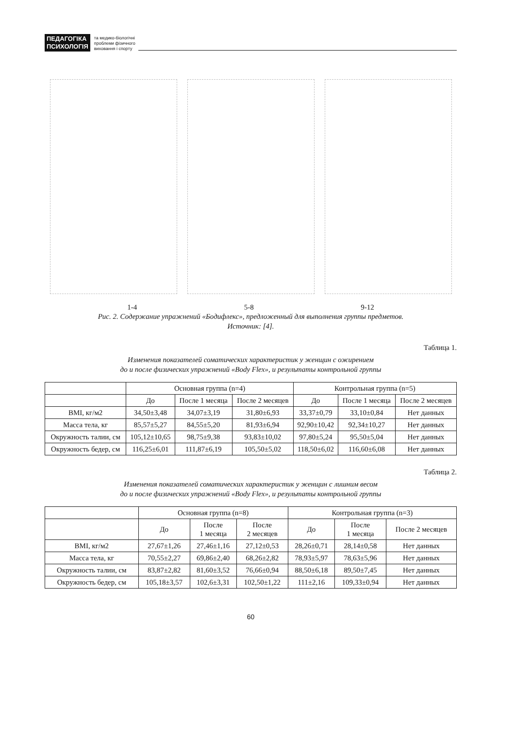ПЕДАГОГІКА
ПСИХОЛОГІЯ
та медико-біологічні
проблеми фізичного
виховання і спорту
1-4 5-8 9-12
Рис. 2. Содержание упражнений «Бодифлекс», предложенный для выполнения группы предметов.
Источник: [4].
Таблица 1.
Изменения показателей соматических характеристик у женщин с ожирением
до и после физических упражнений «Body Flex», и результаты контрольной группы
| | Основная группа (n=4) | | | Контрольная группа (n=5) | | |
| --- | --- | --- | --- | --- | --- | --- |
| | До | После 1 месяца | После 2 месяцев | До | После 1 месяца | После 2 месяцев |
| BMI, кг/м2 | 34,50±3,48 | 34,07±3,19 | 31,80±6,93 | 33,37±0,79 | 33,10±0,84 | Нет данных |
| Масса тела, кг | 85,57±5,27 | 84,55±5,20 | 81,93±6,94 | 92,90±10,42 | 92,34±10,27 | Нет данных |
| Окружность талии, см | 105,12±10,65 | 98,75±9,38 | 93,83±10,02 | 97,80±5,24 | 95,50±5,04 | Нет данных |
| Окружность бедер, см | 116,25±6,01 | 111,87±6,19 | 105,50±5,02 | 118,50±6,02 | 116,60±6,08 | Нет данных |
Таблица 2.
Изменения показателей соматических характеристик у женщин с лишним весом
до и после физических упражнений «Body Flex», и результаты контрольной группы
| | Основная группа (n=8) | | | Контрольная группа (n=3) | | |
| --- | --- | --- | --- | --- | --- | --- |
| | До | После 1 месяца | После 2 месяцев | До | После 1 месяца | После 2 месяцев |
| BMI, кг/м2 | 27,67±1,26 | 27,46±1,16 | 27,12±0,53 | 28,26±0,71 | 28,14±0,58 | Нет данных |
| Масса тела, кг | 70,55±2,27 | 69,86±2,40 | 68,26±2,82 | 78,93±5,97 | 78,63±5,96 | Нет данных |
| Окружность талии, см | 83,87±2,82 | 81,60±3,52 | 76,66±0,94 | 88,50±6,18 | 89,50±7,45 | Нет данных |
| Окружность бедер, см | 105,18±3,57 | 102,6±3,31 | 102,50±1,22 | 111±2,16 | 109,33±0,94 | Нет данных |
60